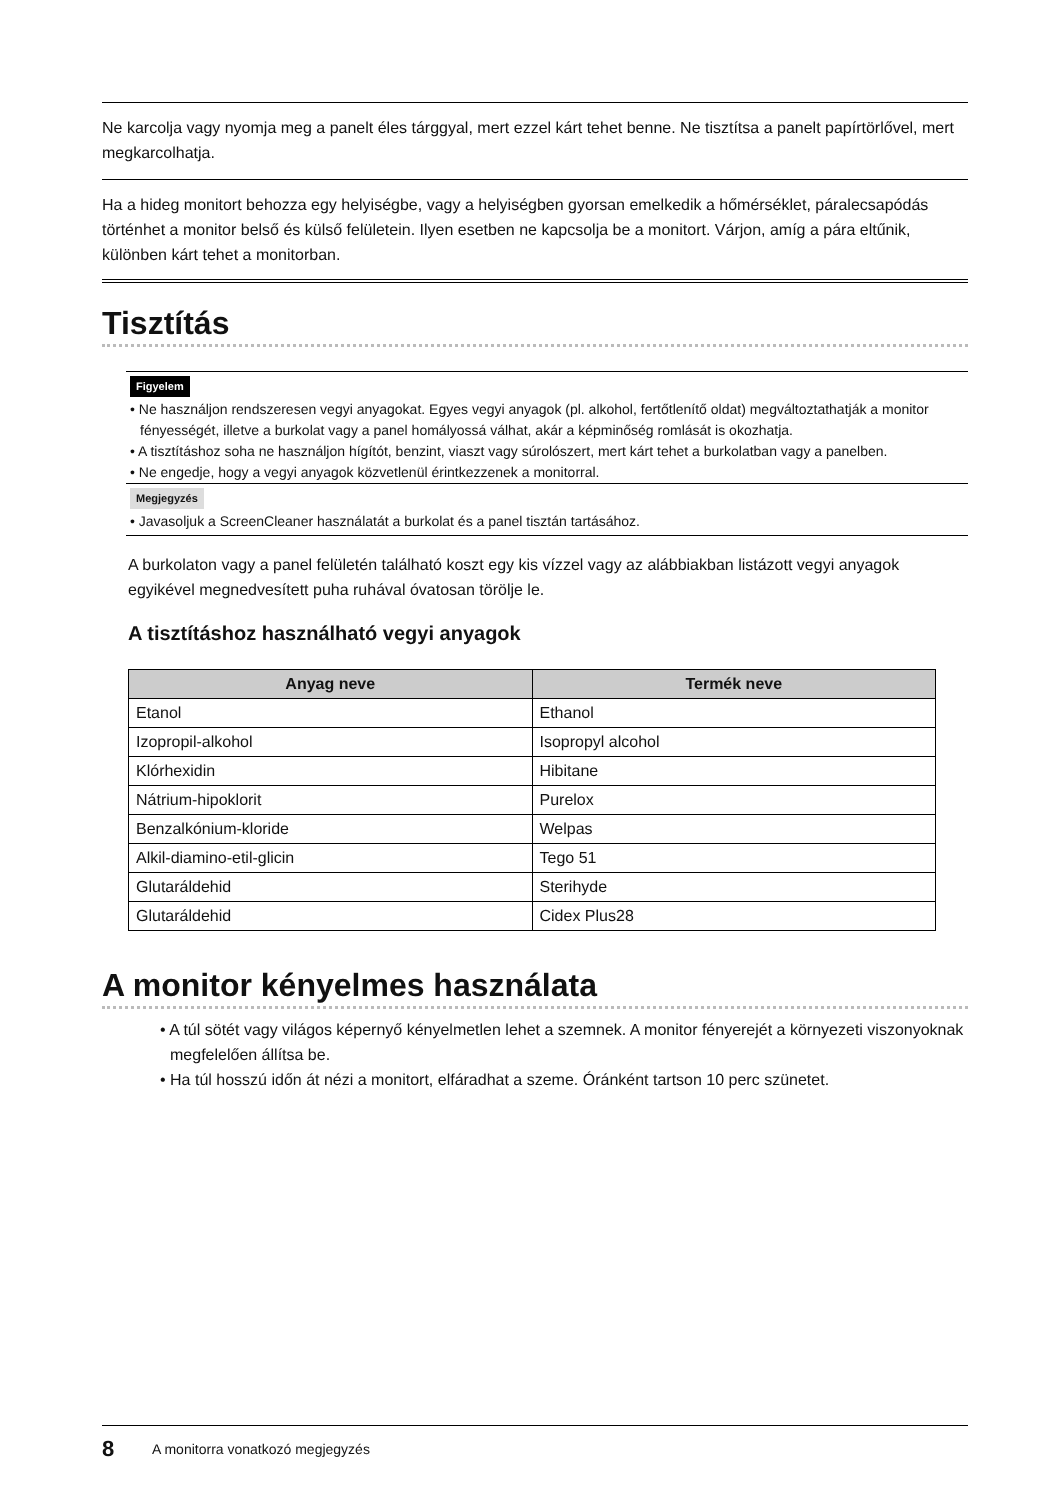Ne karcolja vagy nyomja meg a panelt éles tárggyal, mert ezzel kárt tehet benne. Ne tisztítsa a panelt papírtörlővel, mert megkarcolhatja.
Ha a hideg monitort behozza egy helyiségbe, vagy a helyiségben gyorsan emelkedik a hőmérséklet, páralecsapódás történhet a monitor belső és külső felületein. Ilyen esetben ne kapcsolja be a monitort. Várjon, amíg a pára eltűnik, különben kárt tehet a monitorban.
Tisztítás
Figyelem
• Ne használjon rendszeresen vegyi anyagokat. Egyes vegyi anyagok (pl. alkohol, fertőtlenítő oldat) megváltoztathatják a monitor fényességét, illetve a burkolat vagy a panel homályossá válhat, akár a képminőség romlását is okozhatja.
• A tisztításhoz soha ne használjon hígítót, benzint, viaszt vagy súrolószert, mert kárt tehet a burkolatban vagy a panelben.
• Ne engedje, hogy a vegyi anyagok közvetlenül érintkezzenek a monitorral.
Megjegyzés
• Javasoljuk a ScreenCleaner használatát a burkolat és a panel tisztán tartásához.
A burkolaton vagy a panel felületén található koszt egy kis vízzel vagy az alábbiakban listázott vegyi anyagok egyikével megnedvesített puha ruhával óvatosan törölje le.
A tisztításhoz használható vegyi anyagok
| Anyag neve | Termék neve |
| --- | --- |
| Etanol | Ethanol |
| Izopropil-alkohol | Isopropyl alcohol |
| Klórhexidin | Hibitane |
| Nátrium-hipoklorit | Purelox |
| Benzalkónium-kloride | Welpas |
| Alkil-diamino-etil-glicin | Tego 51 |
| Glutaráldehid | Sterihyde |
| Glutaráldehid | Cidex Plus28 |
A monitor kényelmes használata
• A túl sötét vagy világos képernyő kényelmetlen lehet a szemnek. A monitor fényerejét a környezeti viszonyoknak megfelelően állítsa be.
• Ha túl hosszú időn át nézi a monitort, elfáradhat a szeme. Óránként tartson 10 perc szünetet.
8 A monitorra vonatkozó megjegyzés